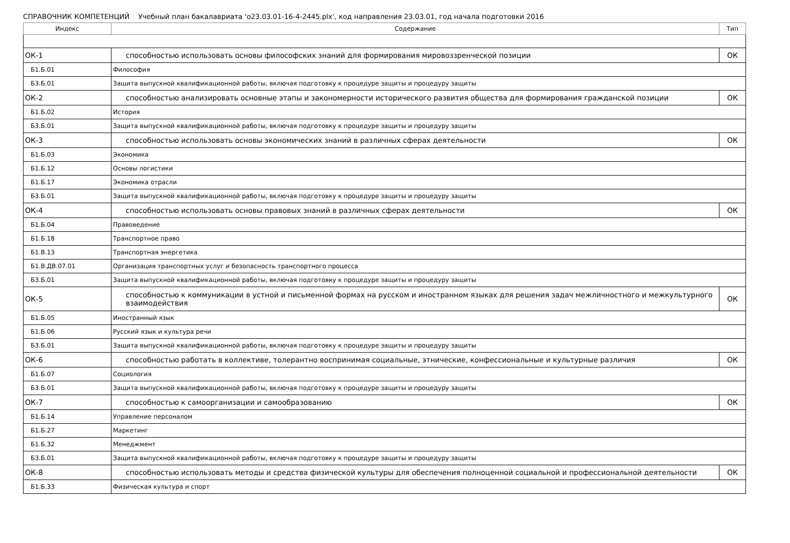СПРАВОЧНИК КОМПЕТЕНЦИЙ Учебный план бакалавриата 'o23.03.01-16-4-2445.plx', код направления 23.03.01, год начала подготовки 2016
| Индекс | Содержание | Тип |
| --- | --- | --- |
| ОК-1 | способностью использовать основы философских знаний для формирования мировоззренческой позиции | ОК |
| Б1.Б.01 | Философия | |
| Б3.Б.01 | Защита выпускной квалификационной работы, включая подготовку к процедуре защиты и процедуру защиты | |
| ОК-2 | способностью анализировать основные этапы и закономерности исторического развития общества для формирования гражданской позиции | ОК |
| Б1.Б.02 | История | |
| Б3.Б.01 | Защита выпускной квалификационной работы, включая подготовку к процедуре защиты и процедуру защиты | |
| ОК-3 | способностью использовать основы экономических знаний в различных сферах деятельности | ОК |
| Б1.Б.03 | Экономика | |
| Б1.Б.12 | Основы логистики | |
| Б1.Б.17 | Экономика отрасли | |
| Б3.Б.01 | Защита выпускной квалификационной работы, включая подготовку к процедуре защиты и процедуру защиты | |
| ОК-4 | способностью использовать основы правовых знаний в различных сферах деятельности | ОК |
| Б1.Б.04 | Правоведение | |
| Б1.Б.18 | Транспортное право | |
| Б1.В.13 | Транспортная энергетика | |
| Б1.В.ДВ.07.01 | Организация транспортных услуг и безопасность транспортного процесса | |
| Б3.Б.01 | Защита выпускной квалификационной работы, включая подготовку к процедуре защиты и процедуру защиты | |
| ОК-5 | способностью к коммуникации в устной и письменной формах на русском и иностранном языках для решения задач межличностного и межкультурного взаимодействия | ОК |
| Б1.Б.05 | Иностранный язык | |
| Б1.Б.06 | Русский язык и культура речи | |
| Б3.Б.01 | Защита выпускной квалификационной работы, включая подготовку к процедуре защиты и процедуру защиты | |
| ОК-6 | способностью работать в коллективе, толерантно воспринимая социальные, этнические, конфессиональные и культурные различия | ОК |
| Б1.Б.07 | Социология | |
| Б3.Б.01 | Защита выпускной квалификационной работы, включая подготовку к процедуре защиты и процедуру защиты | |
| ОК-7 | способностью к самоорганизации и самообразованию | ОК |
| Б1.Б.14 | Управление персоналом | |
| Б1.Б.27 | Маркетинг | |
| Б1.Б.32 | Менеджмент | |
| Б3.Б.01 | Защита выпускной квалификационной работы, включая подготовку к процедуре защиты и процедуру защиты | |
| ОК-8 | способностью использовать методы и средства физической культуры для обеспечения полноценной социальной и профессиональной деятельности | ОК |
| Б1.Б.33 | Физическая культура и спорт | |